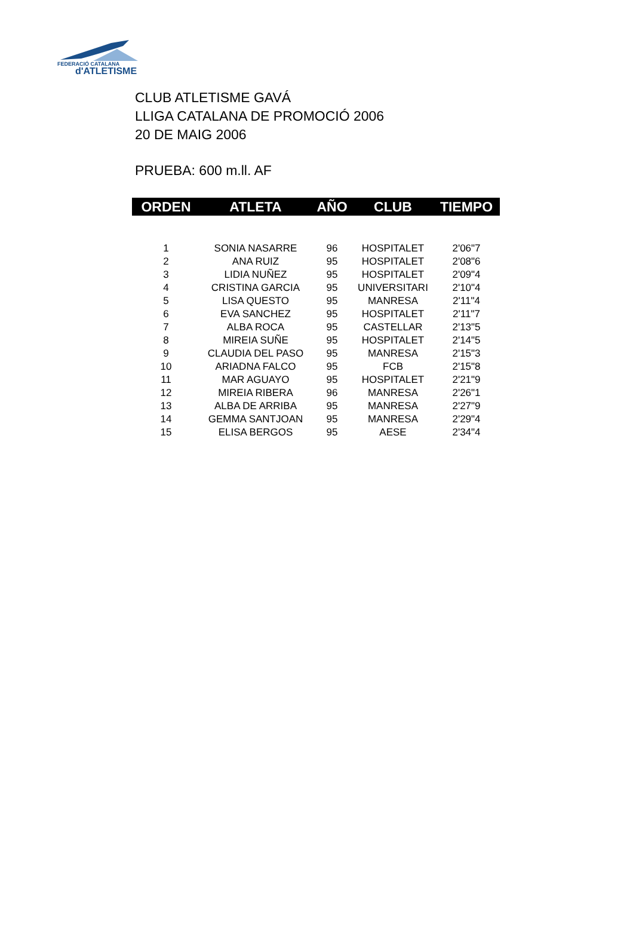FEDERACIÓ CATALANA
d'ATLETISME
CLUB ATLETISME GAVÁ
LLIGA CATALANA DE PROMOCIÓ 2006
20 DE MAIG 2006
PRUEBA: 600 m.ll. AF
| ORDEN | ATLETA | AÑO | CLUB | TIEMPO |
| --- | --- | --- | --- | --- |
| 1 | SONIA NASARRE | 96 | HOSPITALET | 2'06"7 |
| 2 | ANA RUIZ | 95 | HOSPITALET | 2'08"6 |
| 3 | LIDIA NUÑEZ | 95 | HOSPITALET | 2'09"4 |
| 4 | CRISTINA GARCIA | 95 | UNIVERSITARI | 2'10"4 |
| 5 | LISA QUESTO | 95 | MANRESA | 2'11"4 |
| 6 | EVA SANCHEZ | 95 | HOSPITALET | 2'11"7 |
| 7 | ALBA ROCA | 95 | CASTELLAR | 2'13"5 |
| 8 | MIREIA SUÑE | 95 | HOSPITALET | 2'14"5 |
| 9 | CLAUDIA DEL PASO | 95 | MANRESA | 2'15"3 |
| 10 | ARIADNA FALCO | 95 | FCB | 2'15"8 |
| 11 | MAR AGUAYO | 95 | HOSPITALET | 2'21"9 |
| 12 | MIREIA RIBERA | 96 | MANRESA | 2'26"1 |
| 13 | ALBA DE ARRIBA | 95 | MANRESA | 2'27"9 |
| 14 | GEMMA SANTJOAN | 95 | MANRESA | 2'29"4 |
| 15 | ELISA BERGOS | 95 | AESE | 2'34"4 |